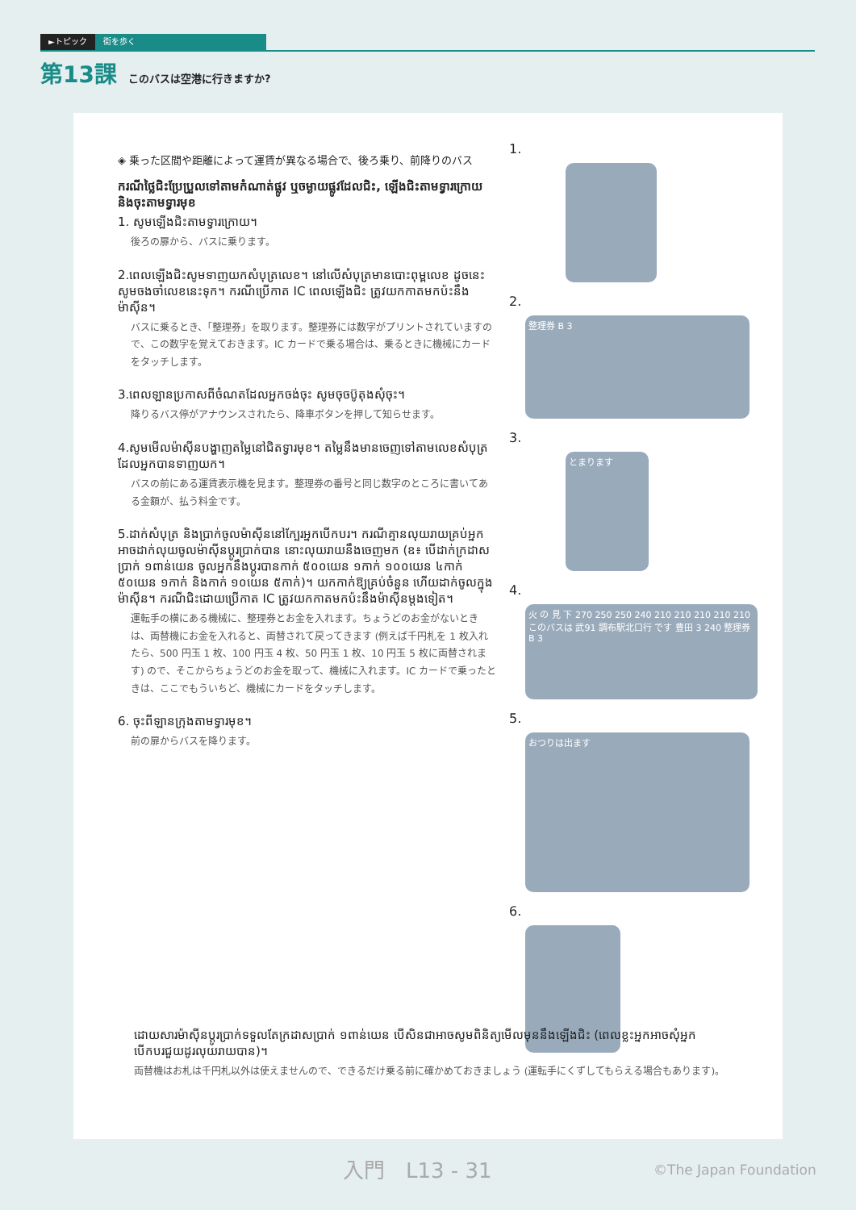►トピック 街を歩く
第13課 このバスは空港に行きますか?
◈ 乗った区間や距離によって運賃が異なる場合で、後ろ乗り、前降りのバス
ករណីថ្លៃជិះប្រែប្រួលទៅតាមកំណាត់ផ្លូវ ឬចម្ងាយផ្លូវដែលជិះ, ឡើងជិះតាមទ្វារក្រោយ និងចុះតាមទ្វារមុខ
1. សូមឡើងជិះតាមទ្វារក្រោយ។
後ろの扉から、バスに乗ります。
2.ពេលឡើងជិះសូមទាញយកសំបុត្រលេខ។ នៅលើសំបុត្រមានបោះពុម្ពលេខ ដូចនេះសូមចងចាំលេខនេះទុក។ ករណីប្រើកាត IC ពេលឡើងជិះ ត្រូវយកកាតមកប៉ះនឹងម៉ាស៊ីន។
バスに乗るとき、「整理券」を取ります。整理券には数字がプリントされていますので、この数字を覚えておきます。IC カードで乗る場合は、乗るときに機械にカードをタッチします。
3.ពេលឡានប្រកាសពីចំណតដែលអ្នកចង់ចុះ សូមចុចប៊ូតុងសុំចុះ។
降りるバス停がアナウンスされたら、降車ボタンを押して知らせます。
4.សូមមើលម៉ាស៊ីនបង្ហាញតម្លៃនៅជិតទ្វារមុខ។ តម្លៃនឹងមានចេញទៅតាមលេខសំបុត្រដែលអ្នកបានទាញយក។
バスの前にある運賃表示機を見ます。整理券の番号と同じ数字のところに書いてある金額が、払う料金です。
5.ដាក់សំបុត្រ និងប្រាក់ចូលម៉ាស៊ីននៅក្បែរអ្នកបើកបរ។ ករណីគ្មានលុយរាយគ្រប់អ្នកអាចដាក់លុយចូលម៉ាស៊ីនប្តូរប្រាក់បាន នោះលុយរាយនឹងចេញមក (ឧ៖ បើដាក់ក្រដាសប្រាក់ ១ពាន់យេន ចូលអ្នកនឹងប្តូរបានកាក់ ៥០០យេន ១កាក់ ១០០យេន ៤កាក់ ៥០យេន ១កាក់ និងកាក់ ១០យេន ៥កាក់)។ យកកាក់ឱ្យគ្រប់ចំនួន ហើយដាក់ចូលក្នុងម៉ាស៊ីន។ ករណីជិះដោយប្រើកាត IC ត្រូវយកកាតមកប៉ះនឹងម៉ាស៊ីនម្តងទៀត។
運転手の横にある機械に、整理券とお金を入れます。ちょうどのお金がないときは、両替機にお金を入れると、両替されて戻ってきます (例えば千円札を 1 枚入れたら、500 円玉 1 枚、100 円玉 4 枚、50 円玉 1 枚、10 円玉 5 枚に両替されます) ので、そこからちょうどのお金を取って、機械に入れます。IC カードで乗ったときは、ここでもういちど、機械にカードをタッチします。
6. ចុះពីឡានក្រុងតាមទ្វារមុខ។
前の扉からバスを降ります。
1.
2.
整理券 B 3
3.
とまります
4.
火 の 見 下 270 250 250 240 210 210 210 210 210 このバスは 武91 調布駅北口行 です 豊田 3 240 整理券 B 3
5.
おつりは出ます
6.
ដោយសារម៉ាស៊ីនប្តូរប្រាក់ទទួលតែក្រដាសប្រាក់ ១ពាន់យេន បើសិនជាអាចសូមពិនិត្យមើលមុននឹងឡើងជិះ (ពេលខ្លះអ្នកអាចសុំអ្នកបើកបរជួយដូរលុយរាយបាន)។
両替機はお札は千円札以外は使えませんので、できるだけ乗る前に確かめておきましょう (運転手にくずしてもらえる場合もあります)。
入門　L13 - 31 ©The Japan Foundation